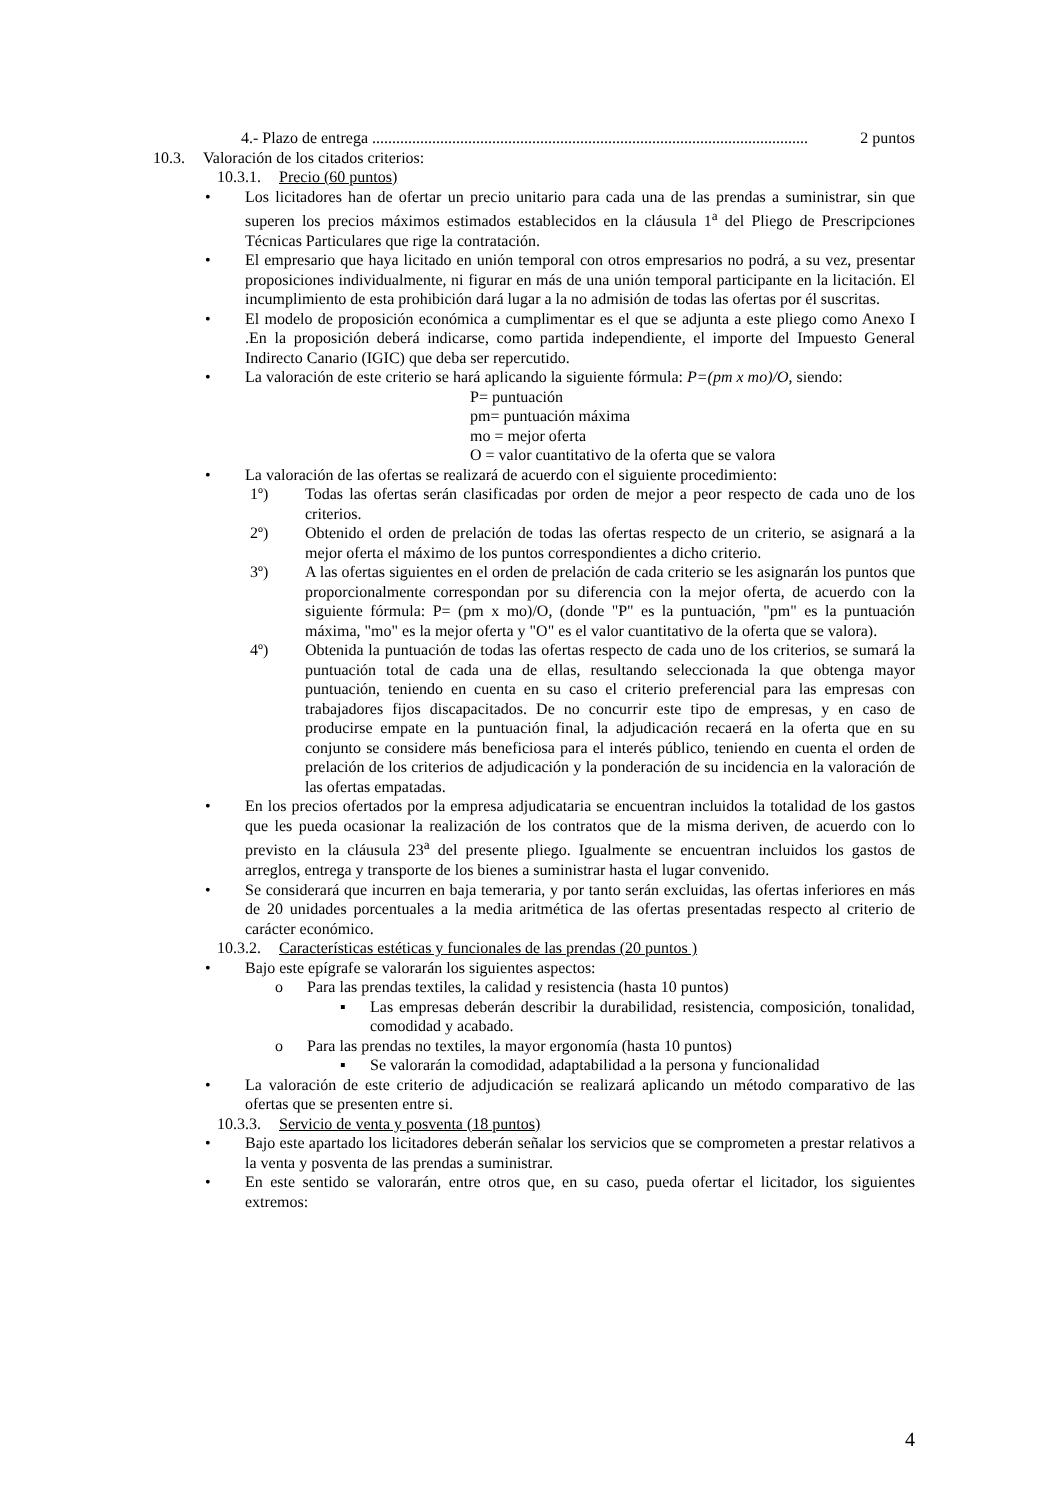4.- Plazo de entrega............................................................................................................. 2 puntos
10.3. Valoración de los citados criterios:
10.3.1. Precio (60 puntos)
• Los licitadores han de ofertar un precio unitario para cada una de las prendas a suministrar, sin que superen los precios máximos estimados establecidos en la cláusula 1<sup>a</sup> del Pliego de Prescripciones Técnicas Particulares que rige la contratación.
• El empresario que haya licitado en unión temporal con otros empresarios no podrá, a su vez, presentar proposiciones individualmente, ni figurar en más de una unión temporal participante en la licitación. El incumplimiento de esta prohibición dará lugar a la no admisión de todas las ofertas por él suscritas.
• El modelo de proposición económica a cumplimentar es el que se adjunta a este pliego como Anexo I .En la proposición deberá indicarse, como partida independiente, el importe del Impuesto General Indirecto Canario (IGIC) que deba ser repercutido.
• La valoración de este criterio se hará aplicando la siguiente fórmula: P=(pm x mo)/O, siendo:
P= puntuación
pm= puntuación máxima
mo = mejor oferta
O = valor cuantitativo de la oferta que se valora
• La valoración de las ofertas se realizará de acuerdo con el siguiente procedimiento:
1º) Todas las ofertas serán clasificadas por orden de mejor a peor respecto de cada uno de los criterios.
2º) Obtenido el orden de prelación de todas las ofertas respecto de un criterio, se asignará a la mejor oferta el máximo de los puntos correspondientes a dicho criterio.
3º) A las ofertas siguientes en el orden de prelación de cada criterio se les asignarán los puntos que proporcionalmente correspondan por su diferencia con la mejor oferta, de acuerdo con la siguiente fórmula: P= (pm x mo)/O, (donde "P" es la puntuación, "pm" es la puntuación máxima, "mo" es la mejor oferta y "O" es el valor cuantitativo de la oferta que se valora).
4º) Obtenida la puntuación de todas las ofertas respecto de cada uno de los criterios, se sumará la puntuación total de cada una de ellas, resultando seleccionada la que obtenga mayor puntuación, teniendo en cuenta en su caso el criterio preferencial para las empresas con trabajadores fijos discapacitados. De no concurrir este tipo de empresas, y en caso de producirse empate en la puntuación final, la adjudicación recaerá en la oferta que en su conjunto se considere más beneficiosa para el interés público, teniendo en cuenta el orden de prelación de los criterios de adjudicación y la ponderación de su incidencia en la valoración de las ofertas empatadas.
• En los precios ofertados por la empresa adjudicataria se encuentran incluidos la totalidad de los gastos que les pueda ocasionar la realización de los contratos que de la misma deriven, de acuerdo con lo previsto en la cláusula 23<sup>a</sup> del presente pliego. Igualmente se encuentran incluidos los gastos de arreglos, entrega y transporte de los bienes a suministrar hasta el lugar convenido.
• Se considerará que incurren en baja temeraria, y por tanto serán excluidas, las ofertas inferiores en más de 20 unidades porcentuales a la media aritmética de las ofertas presentadas respecto al criterio de carácter económico.
10.3.2. Características estéticas y funcionales de las prendas (20 puntos )
• Bajo este epígrafe se valorarán los siguientes aspectos:
o Para las prendas textiles, la calidad y resistencia (hasta 10 puntos)
▪ Las empresas deberán describir la durabilidad, resistencia, composición, tonalidad, comodidad y acabado.
o Para las prendas no textiles, la mayor ergonomía (hasta 10 puntos)
▪ Se valorarán la comodidad, adaptabilidad a la persona y funcionalidad
• La valoración de este criterio de adjudicación se realizará aplicando un método comparativo de las ofertas que se presenten entre si.
10.3.3. Servicio de venta y posventa (18 puntos)
• Bajo este apartado los licitadores deberán señalar los servicios que se comprometen a prestar relativos a la venta y posventa de las prendas a suministrar.
• En este sentido se valorarán, entre otros que, en su caso, pueda ofertar el licitador, los siguientes extremos:
4